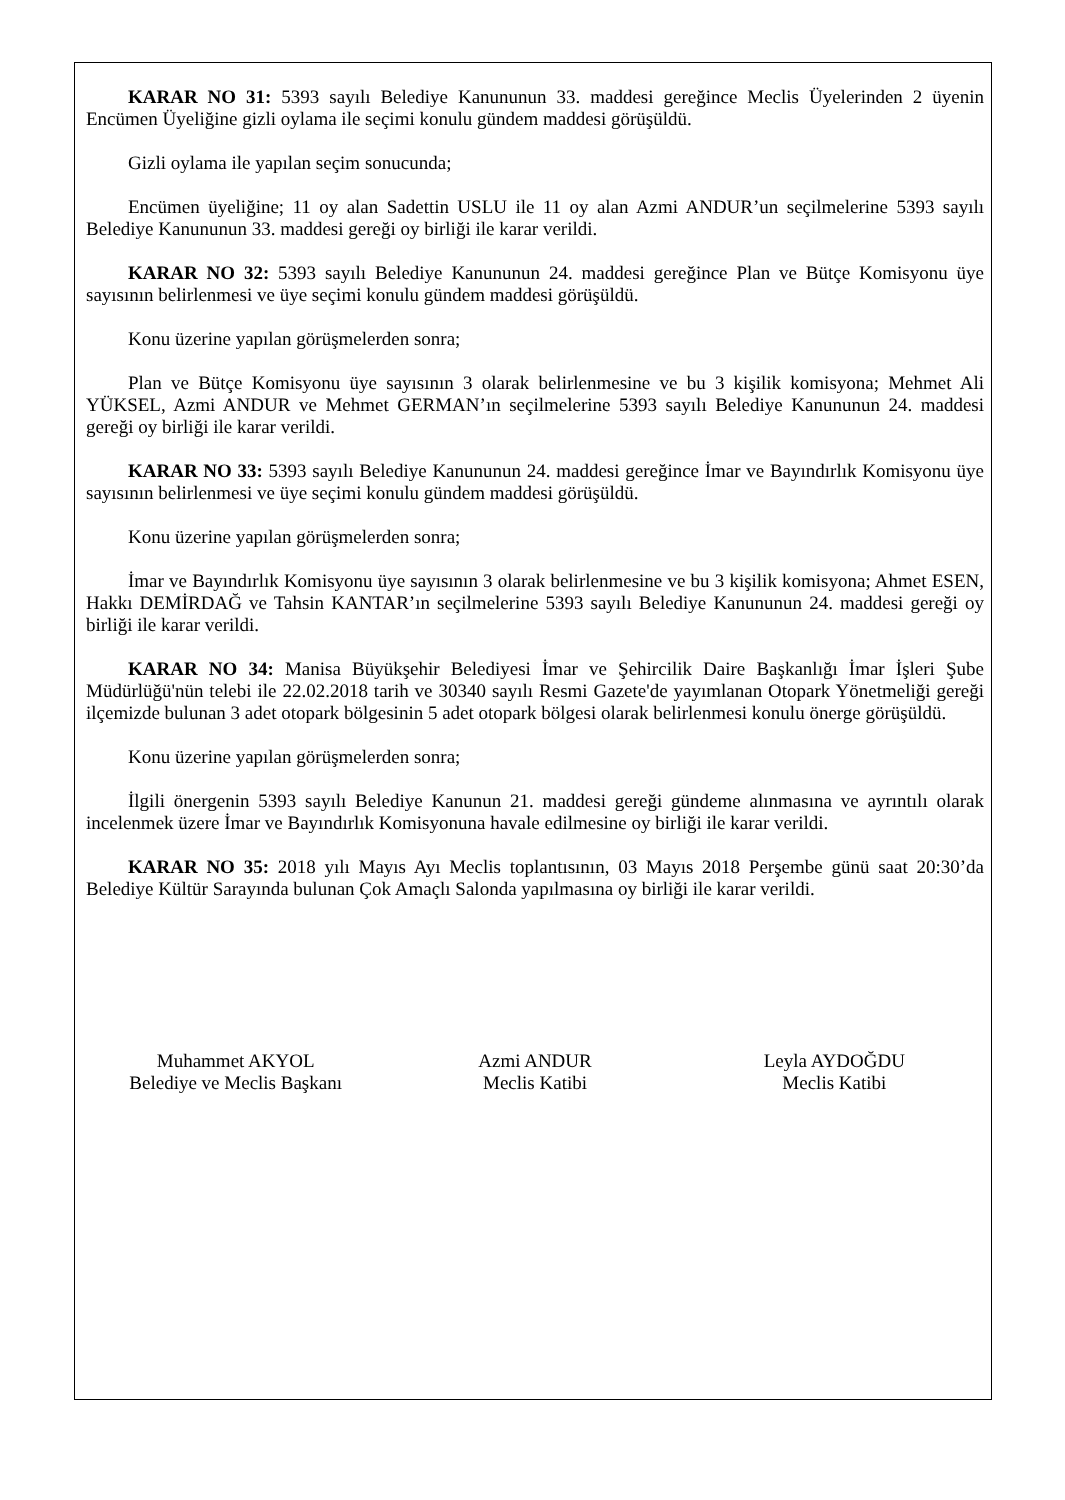KARAR NO 31: 5393 sayılı Belediye Kanununun 33. maddesi gereğince Meclis Üyelerinden 2 üyenin Encümen Üyeliğine gizli oylama ile seçimi konulu gündem maddesi görüşüldü.
Gizli oylama ile yapılan seçim sonucunda;
Encümen üyeliğine; 11 oy alan Sadettin USLU ile 11 oy alan Azmi ANDUR’un seçilmelerine 5393 sayılı Belediye Kanununun 33. maddesi gereği oy birliği ile karar verildi.
KARAR NO 32: 5393 sayılı Belediye Kanununun 24. maddesi gereğince Plan ve Bütçe Komisyonu üye sayısının belirlenmesi ve üye seçimi konulu gündem maddesi görüşüldü.
Konu üzerine yapılan görüşmelerden sonra;
Plan ve Bütçe Komisyonu üye sayısının 3 olarak belirlenmesine ve bu 3 kişilik komisyona; Mehmet Ali YÜKSEL, Azmi ANDUR ve Mehmet GERMAN’ın seçilmelerine 5393 sayılı Belediye Kanununun 24. maddesi gereği oy birliği ile karar verildi.
KARAR NO 33: 5393 sayılı Belediye Kanununun 24. maddesi gereğince İmar ve Bayındırlık Komisyonu üye sayısının belirlenmesi ve üye seçimi konulu gündem maddesi görüşüldü.
Konu üzerine yapılan görüşmelerden sonra;
İmar ve Bayındırlık Komisyonu üye sayısının 3 olarak belirlenmesine ve bu 3 kişilik komisyona; Ahmet ESEN, Hakkı DEMİRDAĞ ve Tahsin KANTAR’ın seçilmelerine 5393 sayılı Belediye Kanununun 24. maddesi gereği oy birliği ile karar verildi.
KARAR NO 34: Manisa Büyükşehir Belediyesi İmar ve Şehircilik Daire Başkanlığı İmar İşleri Şube Müdürlüğü'nün telebi ile 22.02.2018 tarih ve 30340 sayılı Resmi Gazete'de yayımlanan Otopark Yönetmeliği gereği ilçemizde bulunan 3 adet otopark bölgesinin 5 adet otopark bölgesi olarak belirlenmesi konulu önerge görüşüldü.
Konu üzerine yapılan görüşmelerden sonra;
İlgili önergenin 5393 sayılı Belediye Kanunun 21. maddesi gereği gündeme alınmasına ve ayrıntılı olarak incelenmek üzere İmar ve Bayındırlık Komisyonuna havale edilmesine oy birliği ile karar verildi.
KARAR NO 35: 2018 yılı Mayıs Ayı Meclis toplantısının, 03 Mayıs 2018 Perşembe günü saat 20:30’da Belediye Kültür Sarayında bulunan Çok Amaçlı Salonda yapılmasına oy birliği ile karar verildi.
Muhammet AKYOL
Belediye ve Meclis Başkanı
Azmi ANDUR
Meclis Katibi
Leyla AYDOĞDU
Meclis Katibi